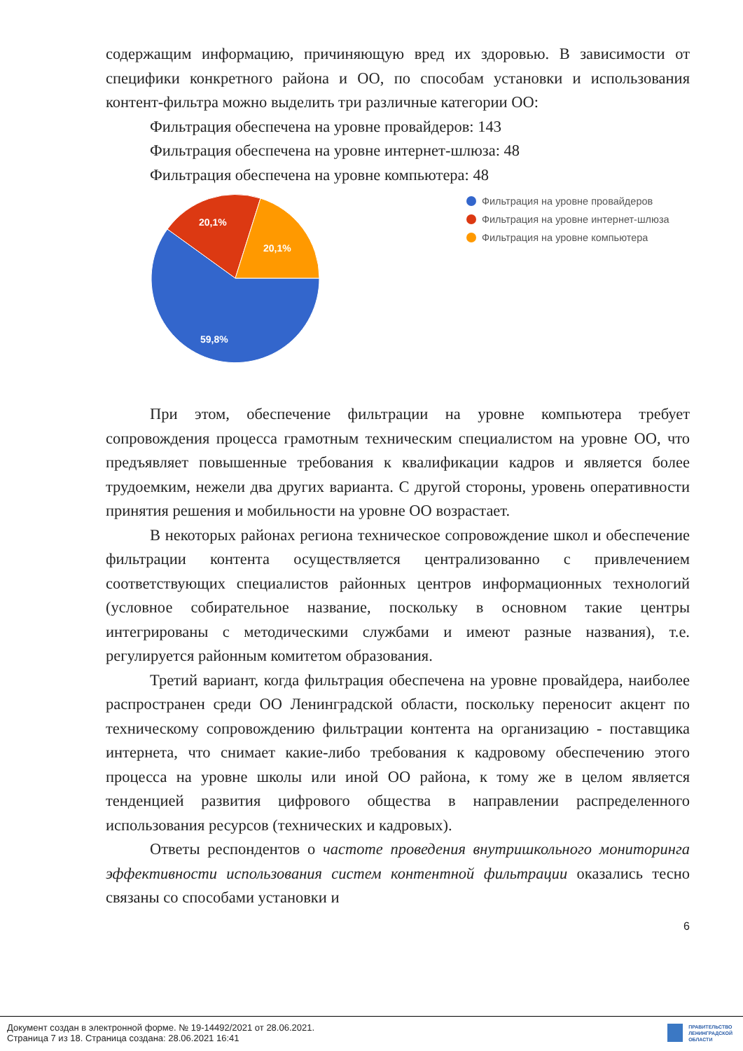содержащим информацию, причиняющую вред их здоровью. В зависимости от специфики конкретного района и ОО, по способам установки и использования контент-фильтра можно выделить три различные категории ОО:
Фильтрация обеспечена на уровне провайдеров: 143
Фильтрация обеспечена на уровне интернет-шлюза: 48
Фильтрация обеспечена на уровне компьютера: 48
20,1%
20,1%
59,8%
Фильтрация на уровне провайдеров
Фильтрация на уровне интернет-шлюза
Фильтрация на уровне компьютера
При этом, обеспечение фильтрации на уровне компьютера требует сопровождения процесса грамотным техническим специалистом на уровне ОО, что предъявляет повышенные требования к квалификации кадров и является более трудоемким, нежели два других варианта. С другой стороны, уровень оперативности принятия решения и мобильности на уровне ОО возрастает.
В некоторых районах региона техническое сопровождение школ и обеспечение фильтрации контента осуществляется централизованно с привлечением соответствующих специалистов районных центров информационных технологий (условное собирательное название, поскольку в основном такие центры интегрированы с методическими службами и имеют разные названия), т.е. регулируется районным комитетом образования.
Третий вариант, когда фильтрация обеспечена на уровне провайдера, наиболее распространен среди ОО Ленинградской области, поскольку переносит акцент по техническому сопровождению фильтрации контента на организацию - поставщика интернета, что снимает какие-либо требования к кадровому обеспечению этого процесса на уровне школы или иной ОО района, к тому же в целом является тенденцией развития цифрового общества в направлении распределенного использования ресурсов (технических и кадровых).
Ответы респондентов о частоте проведения внутришкольного мониторинга эффективности использования систем контентной фильтрации оказались тесно связаны со способами установки и
6
Документ создан в электронной форме. № 19-14492/2021 от 28.06.2021.
Страница 7 из 18. Страница создана: 28.06.2021 16:41
ПРАВИТЕЛЬСТВО
ЛЕНИНГРАДСКОЙ
ОБЛАСТИ